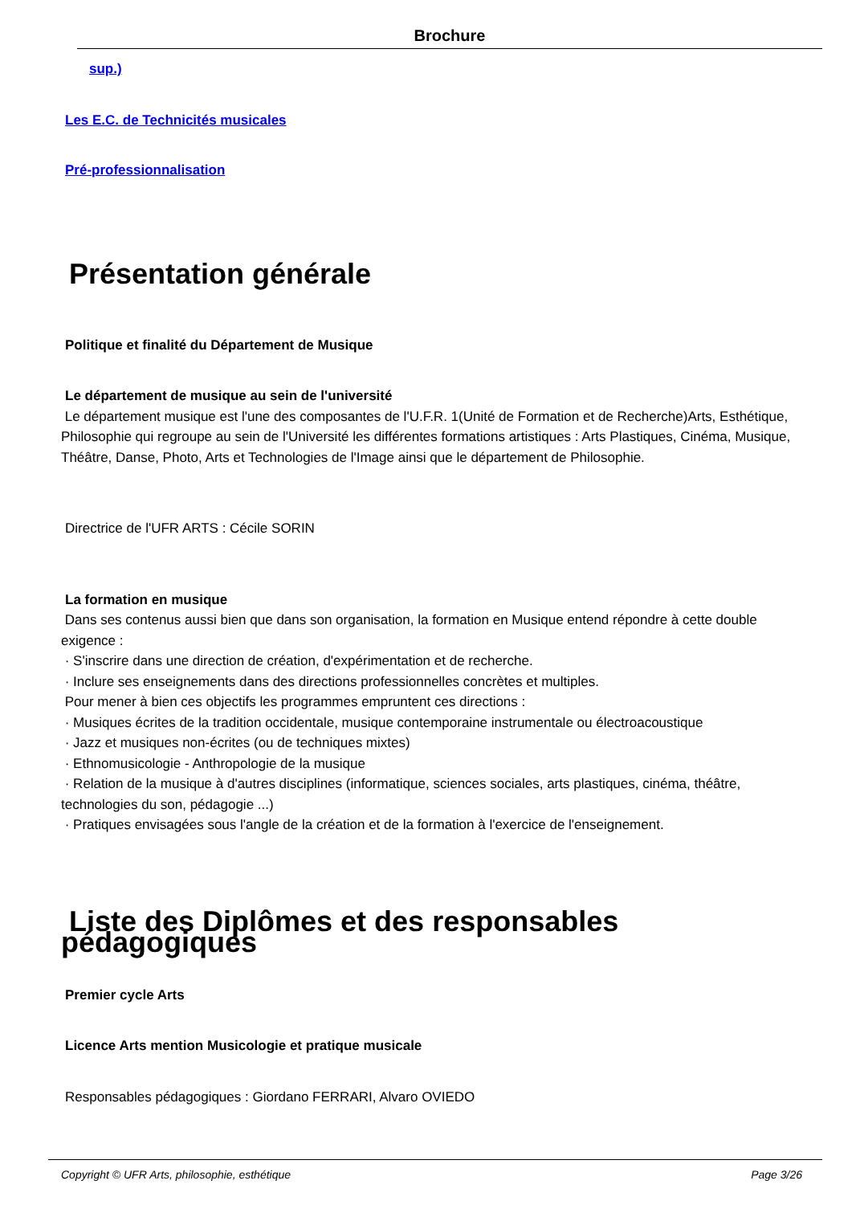Brochure
sup.)
Les E.C. de Technicités musicales
Pré-professionnalisation
Présentation générale
Politique et finalité du Département de Musique
Le département de musique au sein de l'université
Le département musique est l'une des composantes de l'U.F.R. 1(Unité de Formation et de Recherche)Arts, Esthétique, Philosophie qui regroupe au sein de l'Université les différentes formations artistiques : Arts Plastiques, Cinéma, Musique, Théâtre, Danse, Photo, Arts et Technologies de l'Image ainsi que le département de Philosophie.
Directrice de l'UFR ARTS : Cécile SORIN
La formation en musique
Dans ses contenus aussi bien que dans son organisation, la formation en Musique entend répondre à cette double exigence :
· S'inscrire dans une direction de création, d'expérimentation et de recherche.
· Inclure ses enseignements dans des directions professionnelles concrètes et multiples.
Pour mener à bien ces objectifs les programmes empruntent ces directions :
· Musiques écrites de la tradition occidentale, musique contemporaine instrumentale ou électroacoustique
· Jazz et musiques non-écrites (ou de techniques mixtes)
· Ethnomusicologie - Anthropologie de la musique
· Relation de la musique à d'autres disciplines (informatique, sciences sociales, arts plastiques, cinéma, théâtre, technologies du son, pédagogie ...)
· Pratiques envisagées sous l'angle de la création et de la formation à l'exercice de l'enseignement.
Liste des Diplômes et des responsables pédagogiques
Premier cycle Arts
Licence Arts mention Musicologie et pratique musicale
Responsables pédagogiques : Giordano FERRARI, Alvaro OVIEDO
Copyright © UFR Arts, philosophie, esthétique Page 3/26